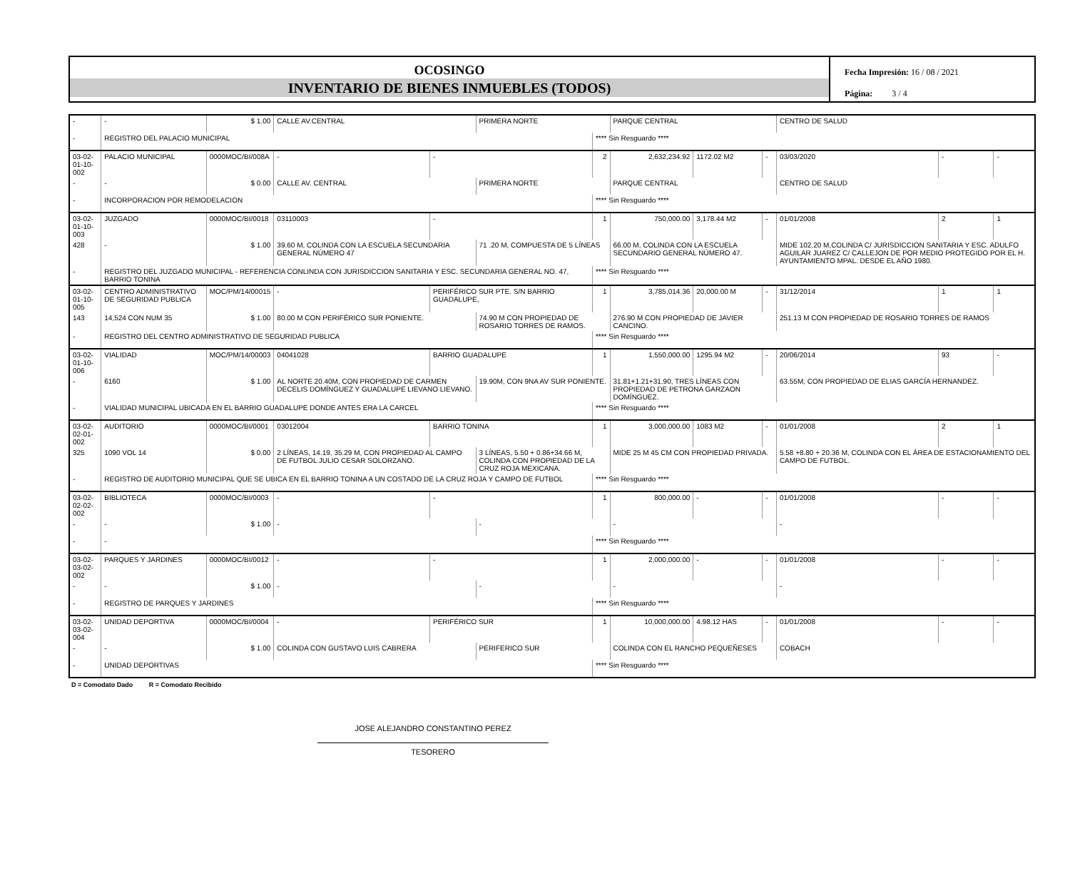OCOSINGO
INVENTARIO DE BIENES INMUEBLES (TODOS)
Fecha Impresión: 16 / 08 / 2021
Página: 3 / 4
| - | - | $ 1.00 | CALLE AV.CENTRAL | | PRIMERA NORTE | | PARQUE CENTRAL | | | CENTRO DE SALUD | | |
| - | REGISTRO DEL PALACIO MUNICIPAL | | | | | **** Sin Resguardo **** | | | | | | |
| 03-02-01-10-002 | PALACIO MUNICIPAL | 0000MOC/BI/008A | - | - | | 2 | 2,632,234.92 | 1172.02 M2 | - | 03/03/2020 | - | - |
| - | - | $ 0.00 | CALLE AV. CENTRAL | | PRIMERA NORTE | | PARQUE CENTRAL | | | CENTRO DE SALUD | | |
| - | INCORPORACION POR REMODELACION | | | | | **** Sin Resguardo **** | | | | | | |
| 03-02-01-10-003 | JUZGADO | 0000MOC/BI/0018 | 03110003 | - | | 1 | 750,000.00 | 3,178.44 M2 | - | 01/01/2008 | 2 | 1 |
| 428 | - | $ 1.00 | 39.60 M, COLINDA CON LA ESCUELA SECUNDARIA GENERAL NÚMERO 47 | | 71 .20 M, COMPUESTA DE 5 LÍNEAS | | 66.00 M, COLINDA CON LA ESCUELA SECUNDARIO GENERAL NÚMERO 47. | | | MIDE 102.20 M,COLINDA C/ JURISDICCION SANITARIA Y ESC. ADULFO AGUILAR JUAREZ C/ CALLEJON DE POR MEDIO PROTEGIDO POR EL H. AYUNTAMIENTO MPAL. DESDE EL AÑO 1980. | | |
| - | REGISTRO DEL JUZGADO MUNICIPAL - REFERENCIA CONLINDA CON JURISDICCION SANITARIA Y ESC. SECUNDARIA GENERAL NO. 47, BARRIO TONINA | | | | | **** Sin Resguardo **** | | | | | | |
| 03-02-01-10-005 | CENTRO ADMINISTRATIVO DE SEGURIDAD PUBLICA | MOC/PM/14/00015 | - | PERIFÉRICO SUR PTE. S/N BARRIO GUADALUPE, | | 1 | 3,785,014.36 | 20,000.00 M | - | 31/12/2014 | 1 | 1 |
| 143 | 14,524 CON NUM 35 | $ 1.00 | 80.00 M CON PERIFÉRICO SUR PONIENTE. | | 74.90 M CON PROPIEDAD DE ROSARIO TORRES DE RAMOS. | | 276.90 M CON PROPIEDAD DE JAVIER CANCINO. | | | 251.13 M CON PROPIEDAD DE ROSARIO TORRES DE RAMOS | | |
| - | REGISTRO DEL CENTRO ADMINISTRATIVO DE SEGURIDAD PUBLICA | | | | | **** Sin Resguardo **** | | | | | | |
| 03-02-01-10-006 | VIALIDAD | MOC/PM/14/00003 | 04041028 | BARRIO GUADALUPE | | 1 | 1,550,000.00 | 1295.94 M2 | - | 20/06/2014 | 93 | - |
| - | 6160 | $ 1.00 | AL NORTE 20.40M, CON PROPIEDAD DE CARMEN DECELIS DOMÍNGUEZ Y GUADALUPE LIEVANO LIEVANO. | | 19.90M, CON 9NA AV SUR PONIENTE. | | 31.81+1.21+31.90, TRES LÍNEAS CON PROPIEDAD DE PETRONA GARZAON DOMÍNGUEZ. | | | 63.55M, CON PROPIEDAD DE ELIAS GARCÍA HERNANDEZ. | | |
| - | VIALIDAD MUNICIPAL UBICADA EN EL BARRIO GUADALUPE DONDE ANTES ERA LA CARCEL | | | | | **** Sin Resguardo **** | | | | | | |
| 03-02-02-01-002 | AUDITORIO | 0000MOC/BI/0001 | 03012004 | BARRIO TONINA | | 1 | 3,000,000.00 | 1083 M2 | - | 01/01/2008 | 2 | 1 |
| 325 | 1090 VOL 14 | $ 0.00 | 2 LÍNEAS, 14.19, 35.29 M, CON PROPIEDAD AL CAMPO DE FUTBOL JULIO CESAR SOLORZANO. | | 3 LÍNEAS, 5.50 + 0.86+34.66 M, COLINDA CON PROPIEDAD DE LA CRUZ ROJA MEXICANA. | | MIDE 25 M 45 CM CON PROPIEDAD PRIVADA. | | | 5.58 +8.80 + 20.36 M, COLINDA CON EL ÁREA DE ESTACIONAMIENTO DEL CAMPO DE FUTBOL. | | |
| - | REGISTRO DE AUDITORIO MUNICIPAL QUE SE UBICA EN EL BARRIO TONINA A UN COSTADO DE LA CRUZ ROJA Y CAMPO DE FUTBOL | | | | | **** Sin Resguardo **** | | | | | | |
| 03-02-02-02-002 | BIBLIOTECA | 0000MOC/BI/0003 | - | - | | 1 | 800,000.00 | - | - | 01/01/2008 | - | - |
| - | - | $ 1.00 | - | | - | | - | | | - | | |
| - | - | | | | | **** Sin Resguardo **** | | | | | | |
| 03-02-03-02-002 | PARQUES Y JARDINES | 0000MOC/BI/0012 | - | - | | 1 | 2,000,000.00 | - | - | 01/01/2008 | - | - |
| - | - | $ 1.00 | - | | - | | - | | | - | | |
| - | REGISTRO DE PARQUES Y JARDINES | | | | | **** Sin Resguardo **** | | | | | | |
| 03-02-03-02-004 | UNIDAD DEPORTIVA | 0000MOC/BI/0004 | - | PERIFÉRICO SUR | | 1 | 10,000,000.00 | 4.98.12 HAS | - | 01/01/2008 | - | - |
| - | - | $ 1.00 | COLINDA CON GUSTAVO LUIS CABRERA | | PERIFERICO SUR | | COLINDA CON EL RANCHO PEQUEÑESES | | | COBACH | | |
| - | UNIDAD DEPORTIVAS | | | | | **** Sin Resguardo **** | | | | | | |
D = Comodato Dado R = Comodato Recibido
JOSE ALEJANDRO CONSTANTINO PEREZ
TESORERO